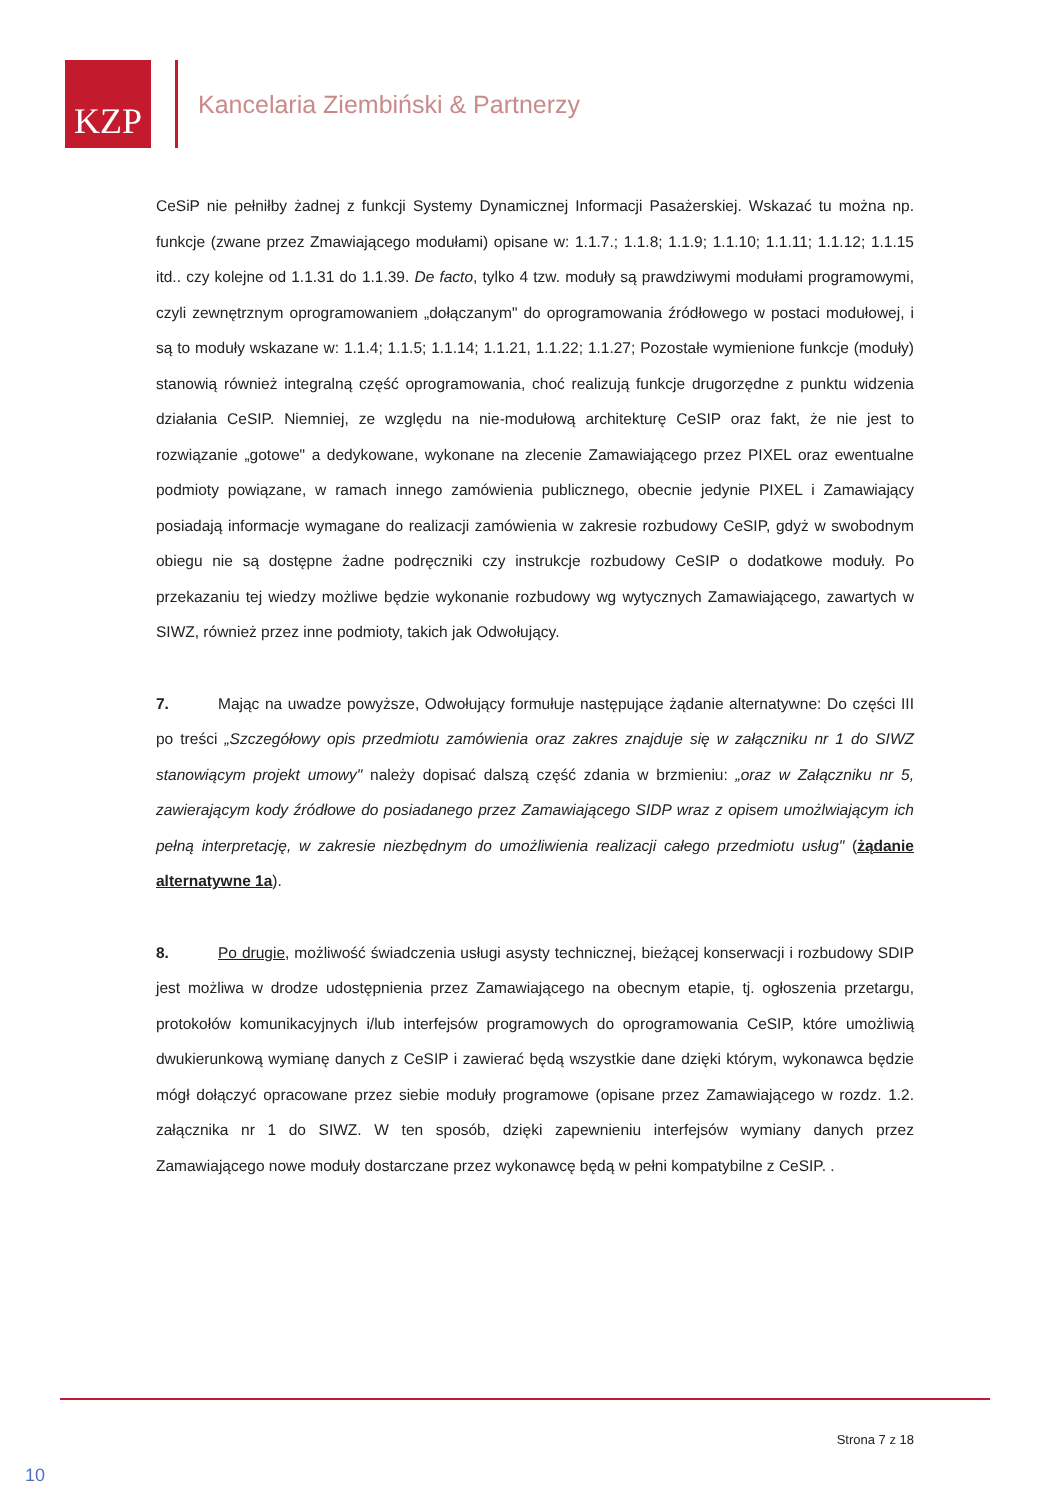KZP
Kancelaria Ziembiński & Partnerzy
CeSiP nie pełniłby żadnej z funkcji Systemy Dynamicznej Informacji Pasażerskiej. Wskazać tu można np. funkcje (zwane przez Zmawiającego modułami) opisane w: 1.1.7.; 1.1.8; 1.1.9; 1.1.10; 1.1.11; 1.1.12; 1.1.15 itd.. czy kolejne od 1.1.31 do 1.1.39. De facto, tylko 4 tzw. moduły są prawdziwymi modułami programowymi, czyli zewnętrznym oprogramowaniem „dołączanym" do oprogramowania źródłowego w postaci modułowej, i są to moduły wskazane w: 1.1.4; 1.1.5; 1.1.14; 1.1.21, 1.1.22; 1.1.27; Pozostałe wymienione funkcje (moduły) stanowią również integralną część oprogramowania, choć realizują funkcje drugorzędne z punktu widzenia działania CeSIP. Niemniej, ze względu na nie-modułową architekturę CeSIP oraz fakt, że nie jest to rozwiązanie „gotowe" a dedykowane, wykonane na zlecenie Zamawiającego przez PIXEL oraz ewentualne podmioty powiązane, w ramach innego zamówienia publicznego, obecnie jedynie PIXEL i Zamawiający posiadają informacje wymagane do realizacji zamówienia w zakresie rozbudowy CeSIP, gdyż w swobodnym obiegu nie są dostępne żadne podręczniki czy instrukcje rozbudowy CeSIP o dodatkowe moduły. Po przekazaniu tej wiedzy możliwe będzie wykonanie rozbudowy wg wytycznych Zamawiającego, zawartych w SIWZ, również przez inne podmioty, takich jak Odwołujący.
7. Mając na uwadze powyższe, Odwołujący formułuje następujące żądanie alternatywne: Do części III po treści „Szczegółowy opis przedmiotu zamówienia oraz zakres znajduje się w załączniku nr 1 do SIWZ stanowiącym projekt umowy" należy dopisać dalszą część zdania w brzmieniu: „oraz w Załączniku nr 5, zawierającym kody źródłowe do posiadanego przez Zamawiającego SIDP wraz z opisem umożlwiającym ich pełną interpretację, w zakresie niezbędnym do umożliwienia realizacji całego przedmiotu usług" (żądanie alternatywne 1a).
8. Po drugie, możliwość świadczenia usługi asysty technicznej, bieżącej konserwacji i rozbudowy SDIP jest możliwa w drodze udostępnienia przez Zamawiającego na obecnym etapie, tj. ogłoszenia przetargu, protokołów komunikacyjnych i/lub interfejsów programowych do oprogramowania CeSIP, które umożliwią dwukierunkową wymianę danych z CeSIP i zawierać będą wszystkie dane dzięki którym, wykonawca będzie mógł dołączyć opracowane przez siebie moduły programowe (opisane przez Zamawiającego w rozdz. 1.2. załącznika nr 1 do SIWZ. W ten sposób, dzięki zapewnieniu interfejsów wymiany danych przez Zamawiającego nowe moduły dostarczane przez wykonawcę będą w pełni kompatybilne z CeSIP. .
Strona 7 z 18
10